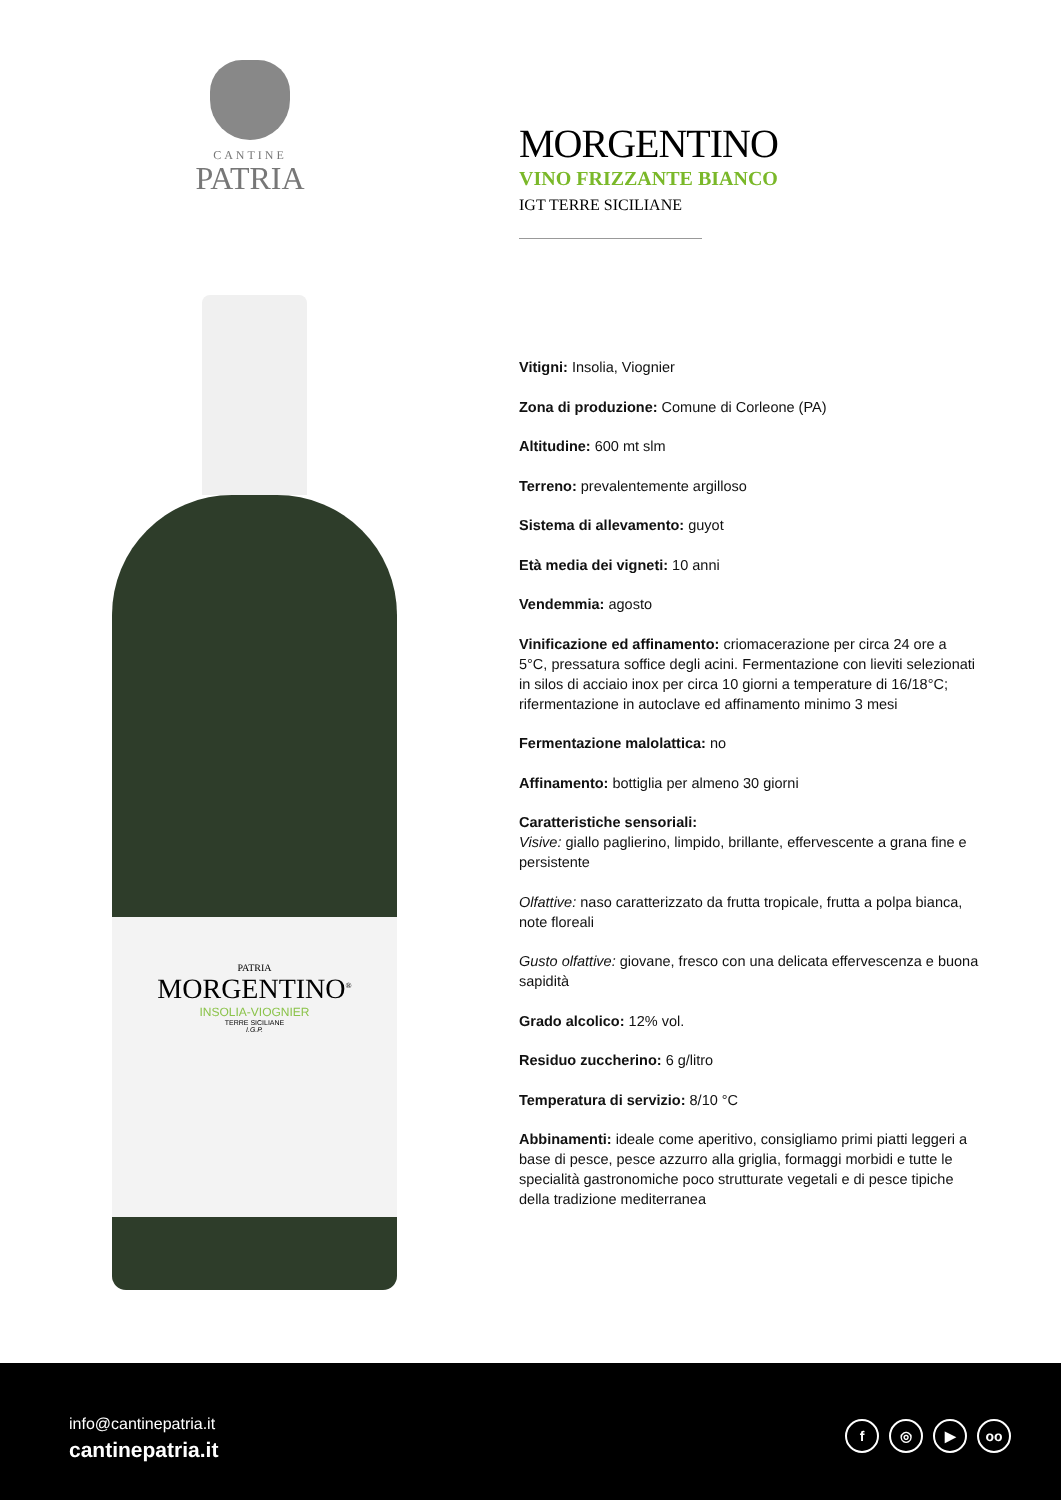CANTINE
PATRIA
PATRIA
MORGENTINO<sup>®</sup>
INSOLIA-VIOGNIER
TERRE SICILIANE
I.G.P.
MORGENTINO
VINO FRIZZANTE BIANCO
IGT TERRE SICILIANE
Vitigni: Insolia, Viognier
Zona di produzione: Comune di Corleone (PA)
Altitudine: 600 mt slm
Terreno: prevalentemente argilloso
Sistema di allevamento: guyot
Età media dei vigneti: 10 anni
Vendemmia: agosto
Vinificazione ed affinamento: criomacerazione per circa 24 ore a 5°C, pressatura soffice degli acini. Fermentazione con lieviti selezionati in silos di acciaio inox per circa 10 giorni a temperature di 16/18°C; rifermentazione in autoclave ed affinamento minimo 3 mesi
Fermentazione malolattica: no
Affinamento: bottiglia per almeno 30 giorni
Caratteristiche sensoriali:
Visive: giallo paglierino, limpido, brillante, effervescente a grana fine e persistente
Olfattive: naso caratterizzato da frutta tropicale, frutta a polpa bianca, note floreali
Gusto olfattive: giovane, fresco con una delicata effervescenza e buona sapidità
Grado alcolico: 12% vol.
Residuo zuccherino: 6 g/litro
Temperatura di servizio: 8/10 °C
Abbinamenti: ideale come aperitivo, consigliamo primi piatti leggeri a base di pesce, pesce azzurro alla griglia, formaggi morbidi e tutte le specialità gastronomiche poco strutturate vegetali e di pesce tipiche della tradizione mediterranea
info@cantinepatria.it
cantinepatria.it
f ◎ ▶ oo